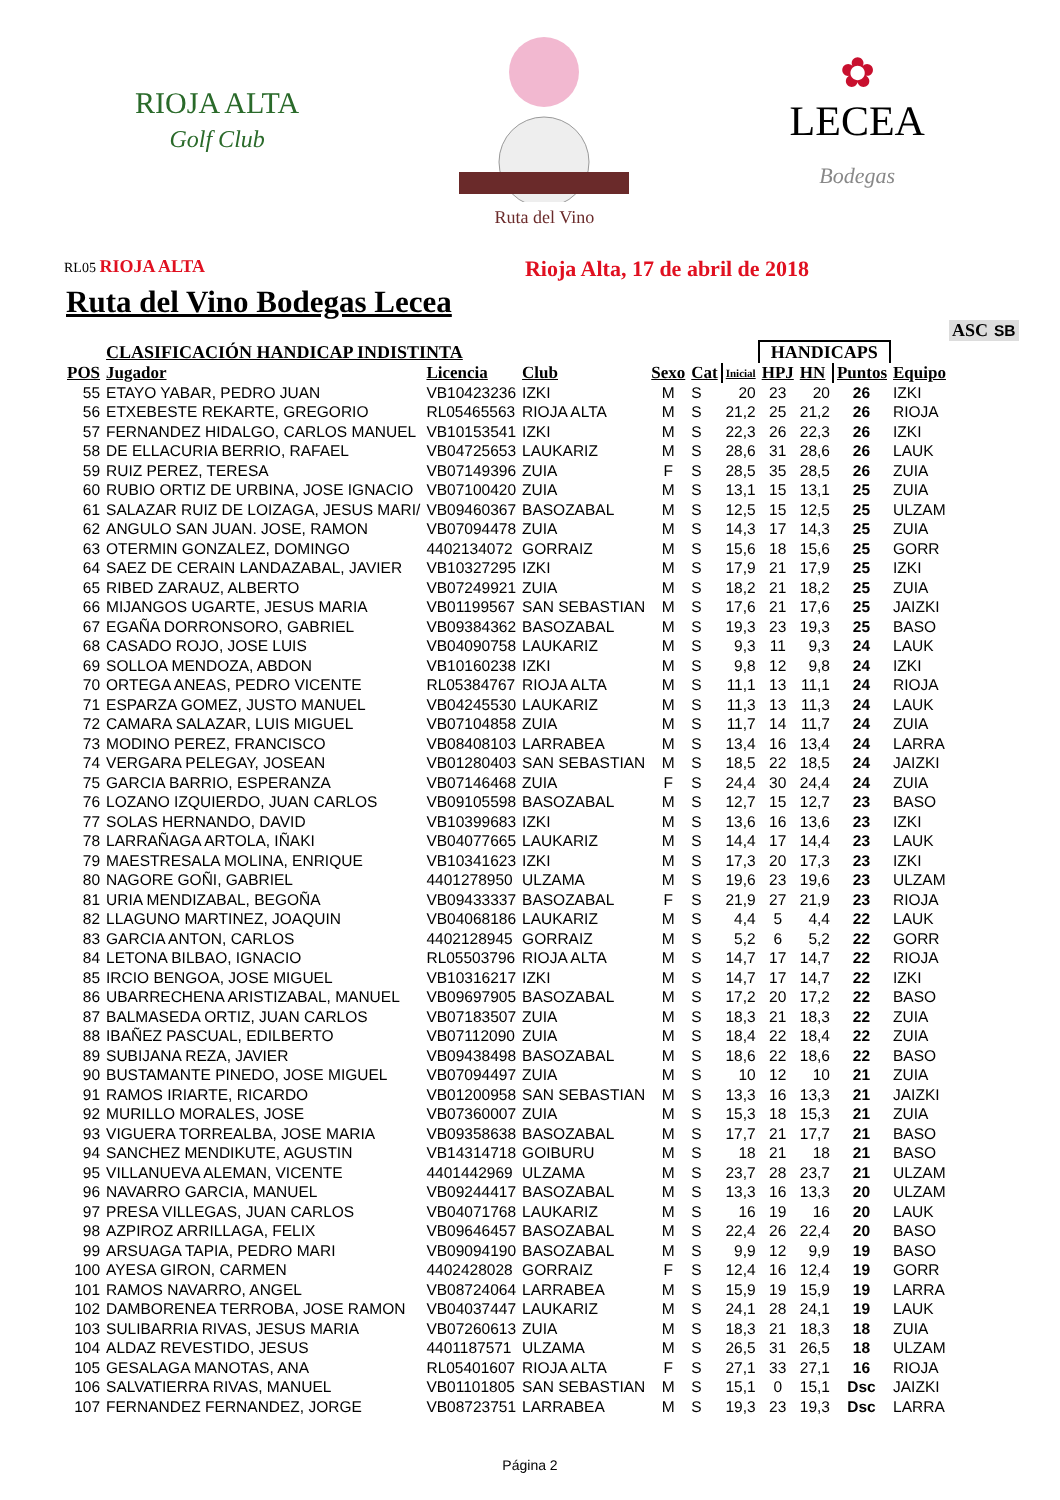RIOJA ALTA
Golf Club
Ruta del Vino
✿
LECEA
Bodegas
RL05 RIOJA ALTA Rioja Alta, 17 de abril de 2018
Ruta del Vino Bodegas Lecea
| | | | | | | | | | | | ASC | SB |
| | CLASIFICACIÓN HANDICAP INDISTINTA | | | | | | HANDICAPS | | | | | |
| POS | Jugador | Licencia | Club | Sexo | Cat | Inicial | HPJ | HN | Puntos | Equipo | | |
| 55 | ETAYO YABAR, PEDRO JUAN | VB10423236 | IZKI | M | S | 20 | 23 | 20 | 26 | IZKI | | |
| 56 | ETXEBESTE REKARTE, GREGORIO | RL05465563 | RIOJA ALTA | M | S | 21,2 | 25 | 21,2 | 26 | RIOJA | | |
| 57 | FERNANDEZ HIDALGO, CARLOS MANUEL | VB10153541 | IZKI | M | S | 22,3 | 26 | 22,3 | 26 | IZKI | | |
| 58 | DE ELLACURIA BERRIO, RAFAEL | VB04725653 | LAUKARIZ | M | S | 28,6 | 31 | 28,6 | 26 | LAUK | | |
| 59 | RUIZ PEREZ, TERESA | VB07149396 | ZUIA | F | S | 28,5 | 35 | 28,5 | 26 | ZUIA | | |
| 60 | RUBIO ORTIZ DE URBINA, JOSE IGNACIO | VB07100420 | ZUIA | M | S | 13,1 | 15 | 13,1 | 25 | ZUIA | | |
| 61 | SALAZAR RUIZ DE LOIZAGA, JESUS MARI/ | VB09460367 | BASOZABAL | M | S | 12,5 | 15 | 12,5 | 25 | ULZAM | | |
| 62 | ANGULO SAN JUAN. JOSE, RAMON | VB07094478 | ZUIA | M | S | 14,3 | 17 | 14,3 | 25 | ZUIA | | |
| 63 | OTERMIN GONZALEZ, DOMINGO | 4402134072 | GORRAIZ | M | S | 15,6 | 18 | 15,6 | 25 | GORR | | |
| 64 | SAEZ DE CERAIN LANDAZABAL, JAVIER | VB10327295 | IZKI | M | S | 17,9 | 21 | 17,9 | 25 | IZKI | | |
| 65 | RIBED ZARAUZ, ALBERTO | VB07249921 | ZUIA | M | S | 18,2 | 21 | 18,2 | 25 | ZUIA | | |
| 66 | MIJANGOS UGARTE, JESUS MARIA | VB01199567 | SAN SEBASTIAN | M | S | 17,6 | 21 | 17,6 | 25 | JAIZKI | | |
| 67 | EGAÑA DORRONSORO, GABRIEL | VB09384362 | BASOZABAL | M | S | 19,3 | 23 | 19,3 | 25 | BASO | | |
| 68 | CASADO ROJO, JOSE LUIS | VB04090758 | LAUKARIZ | M | S | 9,3 | 11 | 9,3 | 24 | LAUK | | |
| 69 | SOLLOA MENDOZA, ABDON | VB10160238 | IZKI | M | S | 9,8 | 12 | 9,8 | 24 | IZKI | | |
| 70 | ORTEGA ANEAS, PEDRO VICENTE | RL05384767 | RIOJA ALTA | M | S | 11,1 | 13 | 11,1 | 24 | RIOJA | | |
| 71 | ESPARZA GOMEZ, JUSTO MANUEL | VB04245530 | LAUKARIZ | M | S | 11,3 | 13 | 11,3 | 24 | LAUK | | |
| 72 | CAMARA SALAZAR, LUIS MIGUEL | VB07104858 | ZUIA | M | S | 11,7 | 14 | 11,7 | 24 | ZUIA | | |
| 73 | MODINO PEREZ, FRANCISCO | VB08408103 | LARRABEA | M | S | 13,4 | 16 | 13,4 | 24 | LARRA | | |
| 74 | VERGARA PELEGAY, JOSEAN | VB01280403 | SAN SEBASTIAN | M | S | 18,5 | 22 | 18,5 | 24 | JAIZKI | | |
| 75 | GARCIA BARRIO, ESPERANZA | VB07146468 | ZUIA | F | S | 24,4 | 30 | 24,4 | 24 | ZUIA | | |
| 76 | LOZANO IZQUIERDO, JUAN CARLOS | VB09105598 | BASOZABAL | M | S | 12,7 | 15 | 12,7 | 23 | BASO | | |
| 77 | SOLAS HERNANDO, DAVID | VB10399683 | IZKI | M | S | 13,6 | 16 | 13,6 | 23 | IZKI | | |
| 78 | LARRAÑAGA ARTOLA, IÑAKI | VB04077665 | LAUKARIZ | M | S | 14,4 | 17 | 14,4 | 23 | LAUK | | |
| 79 | MAESTRESALA MOLINA, ENRIQUE | VB10341623 | IZKI | M | S | 17,3 | 20 | 17,3 | 23 | IZKI | | |
| 80 | NAGORE GOÑI, GABRIEL | 4401278950 | ULZAMA | M | S | 19,6 | 23 | 19,6 | 23 | ULZAM | | |
| 81 | URIA MENDIZABAL, BEGOÑA | VB09433337 | BASOZABAL | F | S | 21,9 | 27 | 21,9 | 23 | RIOJA | | |
| 82 | LLAGUNO MARTINEZ, JOAQUIN | VB04068186 | LAUKARIZ | M | S | 4,4 | 5 | 4,4 | 22 | LAUK | | |
| 83 | GARCIA ANTON, CARLOS | 4402128945 | GORRAIZ | M | S | 5,2 | 6 | 5,2 | 22 | GORR | | |
| 84 | LETONA BILBAO, IGNACIO | RL05503796 | RIOJA ALTA | M | S | 14,7 | 17 | 14,7 | 22 | RIOJA | | |
| 85 | IRCIO BENGOA, JOSE MIGUEL | VB10316217 | IZKI | M | S | 14,7 | 17 | 14,7 | 22 | IZKI | | |
| 86 | UBARRECHENA ARISTIZABAL, MANUEL | VB09697905 | BASOZABAL | M | S | 17,2 | 20 | 17,2 | 22 | BASO | | |
| 87 | BALMASEDA ORTIZ, JUAN CARLOS | VB07183507 | ZUIA | M | S | 18,3 | 21 | 18,3 | 22 | ZUIA | | |
| 88 | IBAÑEZ PASCUAL, EDILBERTO | VB07112090 | ZUIA | M | S | 18,4 | 22 | 18,4 | 22 | ZUIA | | |
| 89 | SUBIJANA REZA, JAVIER | VB09438498 | BASOZABAL | M | S | 18,6 | 22 | 18,6 | 22 | BASO | | |
| 90 | BUSTAMANTE PINEDO, JOSE MIGUEL | VB07094497 | ZUIA | M | S | 10 | 12 | 10 | 21 | ZUIA | | |
| 91 | RAMOS IRIARTE, RICARDO | VB01200958 | SAN SEBASTIAN | M | S | 13,3 | 16 | 13,3 | 21 | JAIZKI | | |
| 92 | MURILLO MORALES, JOSE | VB07360007 | ZUIA | M | S | 15,3 | 18 | 15,3 | 21 | ZUIA | | |
| 93 | VIGUERA TORREALBA, JOSE MARIA | VB09358638 | BASOZABAL | M | S | 17,7 | 21 | 17,7 | 21 | BASO | | |
| 94 | SANCHEZ MENDIKUTE, AGUSTIN | VB14314718 | GOIBURU | M | S | 18 | 21 | 18 | 21 | BASO | | |
| 95 | VILLANUEVA ALEMAN, VICENTE | 4401442969 | ULZAMA | M | S | 23,7 | 28 | 23,7 | 21 | ULZAM | | |
| 96 | NAVARRO GARCIA, MANUEL | VB09244417 | BASOZABAL | M | S | 13,3 | 16 | 13,3 | 20 | ULZAM | | |
| 97 | PRESA VILLEGAS, JUAN CARLOS | VB04071768 | LAUKARIZ | M | S | 16 | 19 | 16 | 20 | LAUK | | |
| 98 | AZPIROZ ARRILLAGA, FELIX | VB09646457 | BASOZABAL | M | S | 22,4 | 26 | 22,4 | 20 | BASO | | |
| 99 | ARSUAGA TAPIA, PEDRO MARI | VB09094190 | BASOZABAL | M | S | 9,9 | 12 | 9,9 | 19 | BASO | | |
| 100 | AYESA GIRON, CARMEN | 4402428028 | GORRAIZ | F | S | 12,4 | 16 | 12,4 | 19 | GORR | | |
| 101 | RAMOS NAVARRO, ANGEL | VB08724064 | LARRABEA | M | S | 15,9 | 19 | 15,9 | 19 | LARRA | | |
| 102 | DAMBORENEA TERROBA, JOSE RAMON | VB04037447 | LAUKARIZ | M | S | 24,1 | 28 | 24,1 | 19 | LAUK | | |
| 103 | SULIBARRIA RIVAS, JESUS MARIA | VB07260613 | ZUIA | M | S | 18,3 | 21 | 18,3 | 18 | ZUIA | | |
| 104 | ALDAZ REVESTIDO, JESUS | 4401187571 | ULZAMA | M | S | 26,5 | 31 | 26,5 | 18 | ULZAM | | |
| 105 | GESALAGA MANOTAS, ANA | RL05401607 | RIOJA ALTA | F | S | 27,1 | 33 | 27,1 | 16 | RIOJA | | |
| 106 | SALVATIERRA RIVAS, MANUEL | VB01101805 | SAN SEBASTIAN | M | S | 15,1 | 0 | 15,1 | Dsc | JAIZKI | | |
| 107 | FERNANDEZ FERNANDEZ, JORGE | VB08723751 | LARRABEA | M | S | 19,3 | 23 | 19,3 | Dsc | LARRA | | |
Página 2